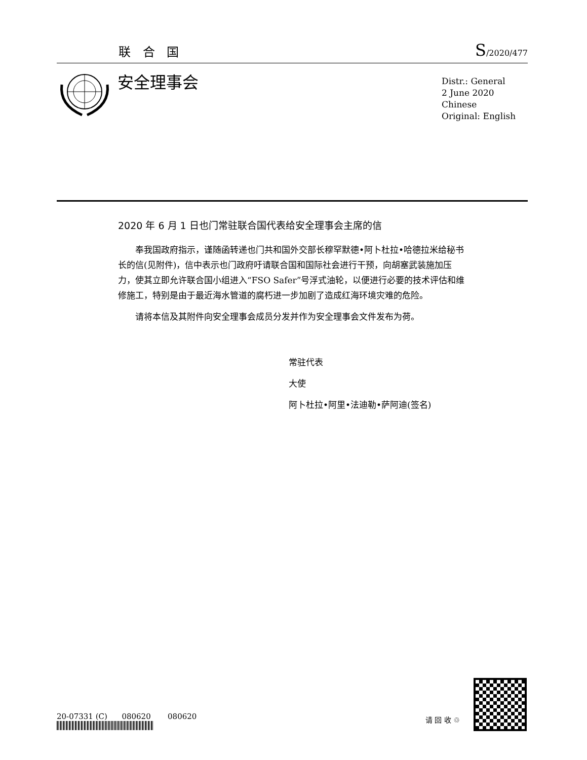联 合 国 S/2020/477
安全理事会
Distr.: General
2 June 2020
Chinese
Original: English
2020 年 6 月 1 日也门常驻联合国代表给安全理事会主席的信
奉我国政府指示，谨随函转递也门共和国外交部长穆罕默德•阿卜杜拉•哈德拉米给秘书长的信(见附件)，信中表示也门政府吁请联合国和国际社会进行干预，向胡塞武装施加压力，使其立即允许联合国小组进入“FSO Safer”号浮式油轮，以便进行必要的技术评估和维修施工，特别是由于最近海水管道的腐朽进一步加剧了造成红海环境灾难的危险。
请将本信及其附件向安全理事会成员分发并作为安全理事会文件发布为荷。
常驻代表
大使
阿卜杜拉•阿里•法迪勒•萨阿迪(签名)
20-07331 (C) 080620 080620
请 回 收 ♲